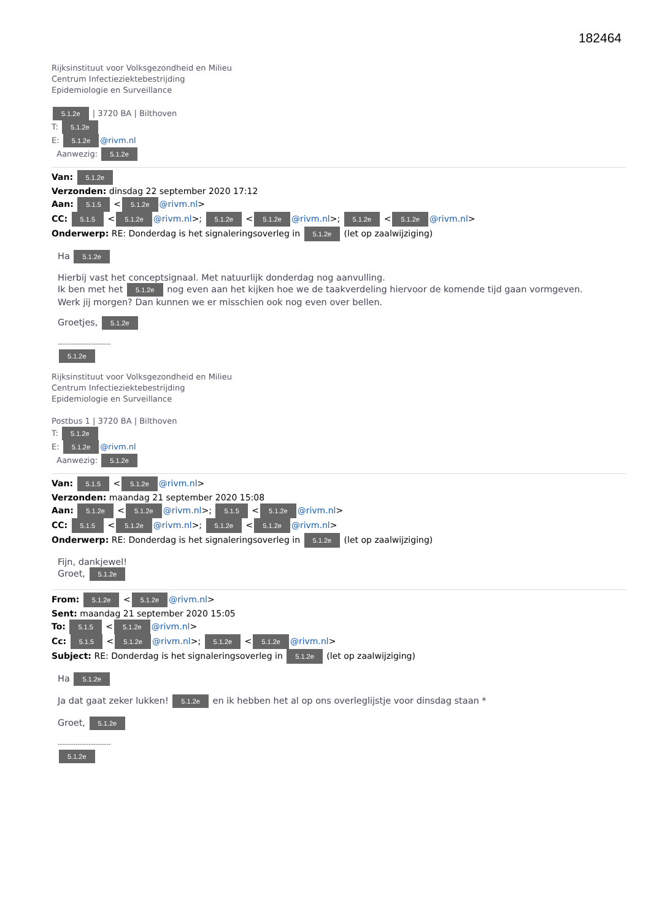182464
Rijksinstituut voor Volksgezondheid en Milieu
Centrum Infectieziektebestrijding
Epidemiologie en Surveillance
5.1.2e | 3720 BA | Bilthoven
T: 5.1.2e
E: 5.1.2e @rivm.nl
Aanwezig: 5.1.2e
Van: 5.1.2e
Verzonden: dinsdag 22 september 2020 17:12
Aan: 5.1.5 < 5.1.2e @rivm.nl>
CC: 5.1.5 < 5.1.2e @rivm.nl>; 5.1.2e < 5.1.2e @rivm.nl>; 5.1.2e < 5.1.2e @rivm.nl>
Onderwerp: RE: Donderdag is het signaleringsoverleg in 5.1.2e (let op zaalwijziging)
Ha 5.1.2e
Hierbij vast het conceptsignaal. Met natuurlijk donderdag nog aanvulling.
Ik ben met het 5.1.2e nog even aan het kijken hoe we de taakverdeling hiervoor de komende tijd gaan vormgeven.
Werk jij morgen? Dan kunnen we er misschien ook nog even over bellen.
Groetjes, 5.1.2e
------------------------
5.1.2e
Rijksinstituut voor Volksgezondheid en Milieu
Centrum Infectieziektebestrijding
Epidemiologie en Surveillance
Postbus 1 | 3720 BA | Bilthoven
T: 5.1.2e
E: 5.1.2e @rivm.nl
Aanwezig: 5.1.2e
Van: 5.1.5 < 5.1.2e @rivm.nl>
Verzonden: maandag 21 september 2020 15:08
Aan: 5.1.2e < 5.1.2e @rivm.nl>; 5.1.5 < 5.1.2e @rivm.nl>
CC: 5.1.5 < 5.1.2e @rivm.nl>; 5.1.2e < 5.1.2e @rivm.nl>
Onderwerp: RE: Donderdag is het signaleringsoverleg in 5.1.2e (let op zaalwijziging)
Fijn, dankjewel!
Groet, 5.1.2e
From: 5.1.2e < 5.1.2e @rivm.nl>
Sent: maandag 21 september 2020 15:05
To: 5.1.5 < 5.1.2e @rivm.nl>
Cc: 5.1.5 < 5.1.2e @rivm.nl>; 5.1.2e < 5.1.2e @rivm.nl>
Subject: RE: Donderdag is het signaleringsoverleg in 5.1.2e (let op zaalwijziging)
Ha 5.1.2e
Ja dat gaat zeker lukken! 5.1.2e en ik hebben het al op ons overleglijstje voor dinsdag staan *
Groet, 5.1.2e
------------------------
5.1.2e